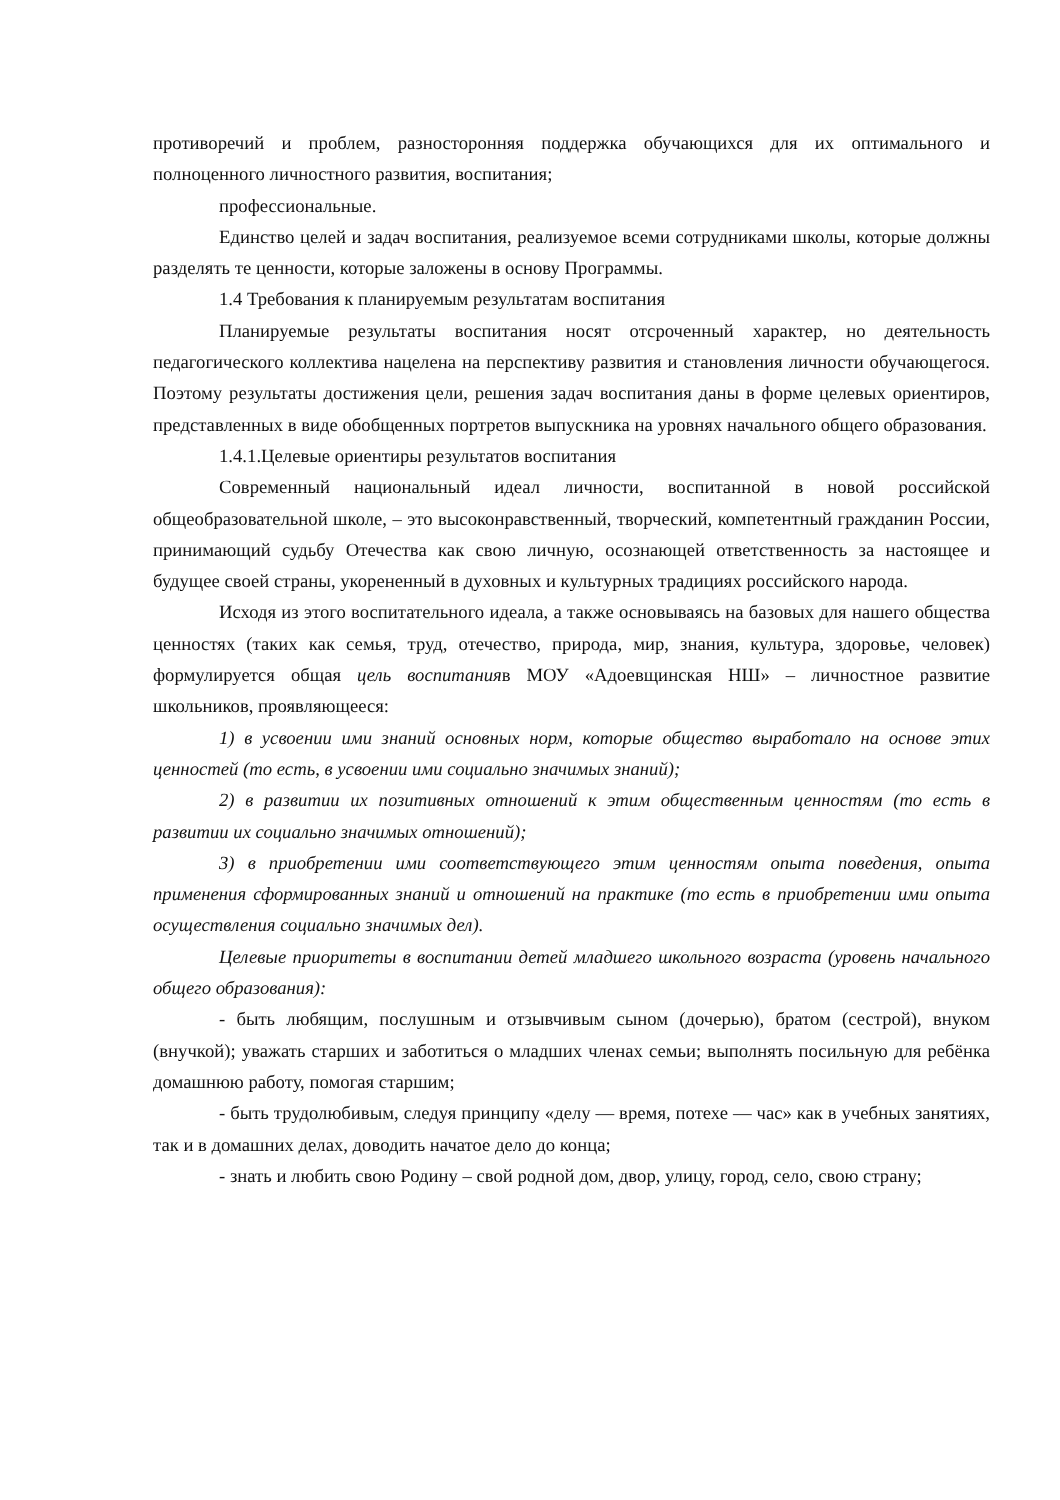противоречий и проблем, разносторонняя поддержка обучающихся для их оптимального и полноценного личностного развития, воспитания;
профессиональные.
Единство целей и задач воспитания, реализуемое всеми сотрудниками школы, которые должны разделять те ценности, которые заложены в основу Программы.
1.4 Требования к планируемым результатам воспитания
Планируемые результаты воспитания носят отсроченный характер, но деятельность педагогического коллектива нацелена на перспективу развития и становления личности обучающегося. Поэтому результаты достижения цели, решения задач воспитания даны в форме целевых ориентиров, представленных в виде обобщенных портретов выпускника на уровнях начального общего образования.
1.4.1.Целевые ориентиры результатов воспитания
Современный национальный идеал личности, воспитанной в новой российской общеобразовательной школе, – это высоконравственный, творческий, компетентный гражданин России, принимающий судьбу Отечества как свою личную, осознающей ответственность за настоящее и будущее своей страны, укорененный в духовных и культурных традициях российского народа.
Исходя из этого воспитательного идеала, а также основываясь на базовых для нашего общества ценностях (таких как семья, труд, отечество, природа, мир, знания, культура, здоровье, человек) формулируется общая цель воспитанияв МОУ «Адоевщинская НШ» – личностное развитие школьников, проявляющееся:
1) в усвоении ими знаний основных норм, которые общество выработало на основе этих ценностей (то есть, в усвоении ими социально значимых знаний);
2) в развитии их позитивных отношений к этим общественным ценностям (то есть в развитии их социально значимых отношений);
3) в приобретении ими соответствующего этим ценностям опыта поведения, опыта применения сформированных знаний и отношений на практике (то есть в приобретении ими опыта осуществления социально значимых дел).
Целевые приоритеты в воспитании детей младшего школьного возраста (уровень начального общего образования):
- быть любящим, послушным и отзывчивым сыном (дочерью), братом (сестрой), внуком (внучкой); уважать старших и заботиться о младших членах семьи; выполнять посильную для ребёнка домашнюю работу, помогая старшим;
- быть трудолюбивым, следуя принципу «делу — время, потехе — час» как в учебных занятиях, так и в домашних делах, доводить начатое дело до конца;
- знать и любить свою Родину – свой родной дом, двор, улицу, город, село, свою страну;